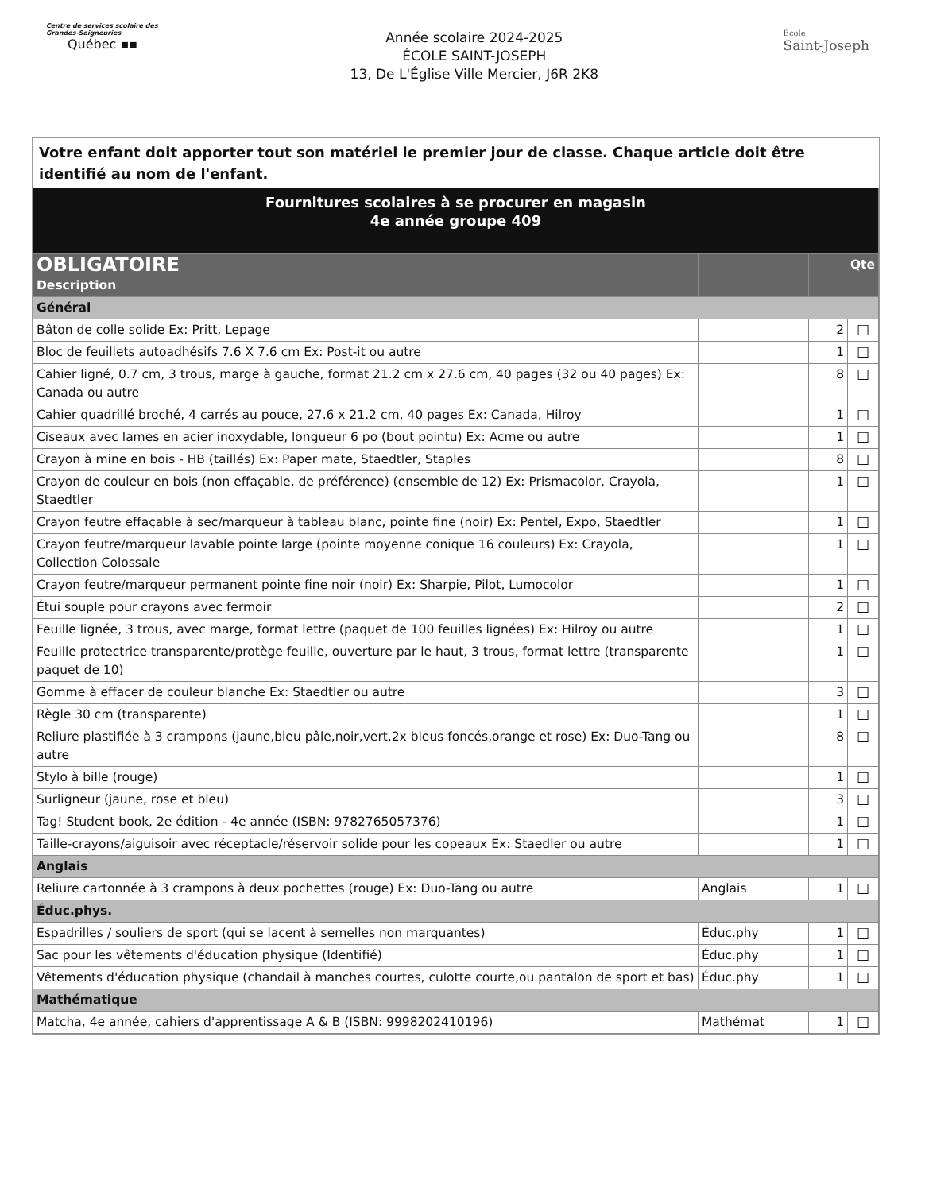Centre de services scolaire des Grandes-Seigneuries
Québec ▪▪
Année scolaire 2024-2025
ÉCOLE SAINT-JOSEPH
13, De L'Église Ville Mercier, J6R 2K8
École
Saint-Joseph
Votre enfant doit apporter tout son matériel le premier jour de classe. Chaque article doit être identifié au nom de l'enfant.
| Fournitures scolaires à se procurer en magasin 4e année groupe 409 | | | |
| OBLIGATOIRE Description | | Qte | |
| Général | | | |
| Bâton de colle solide Ex: Pritt, Lepage | | 2 | ☐ |
| Bloc de feuillets autoadhésifs 7.6 X 7.6 cm Ex: Post-it ou autre | | 1 | ☐ |
| Cahier ligné, 0.7 cm, 3 trous, marge à gauche, format 21.2 cm x 27.6 cm, 40 pages (32 ou 40 pages) Ex: Canada ou autre | | 8 | ☐ |
| Cahier quadrillé broché, 4 carrés au pouce, 27.6 x 21.2 cm, 40 pages Ex: Canada, Hilroy | | 1 | ☐ |
| Ciseaux avec lames en acier inoxydable, longueur 6 po (bout pointu) Ex: Acme ou autre | | 1 | ☐ |
| Crayon à mine en bois - HB (taillés) Ex: Paper mate, Staedtler, Staples | | 8 | ☐ |
| Crayon de couleur en bois (non effaçable, de préférence) (ensemble de 12) Ex: Prismacolor, Crayola, Staedtler | | 1 | ☐ |
| Crayon feutre effaçable à sec/marqueur à tableau blanc, pointe fine (noir) Ex: Pentel, Expo, Staedtler | | 1 | ☐ |
| Crayon feutre/marqueur lavable pointe large (pointe moyenne conique 16 couleurs) Ex: Crayola, Collection Colossale | | 1 | ☐ |
| Crayon feutre/marqueur permanent pointe fine noir (noir) Ex: Sharpie, Pilot, Lumocolor | | 1 | ☐ |
| Étui souple pour crayons avec fermoir | | 2 | ☐ |
| Feuille lignée, 3 trous, avec marge, format lettre (paquet de 100 feuilles lignées) Ex: Hilroy ou autre | | 1 | ☐ |
| Feuille protectrice transparente/protège feuille, ouverture par le haut, 3 trous, format lettre (transparente paquet de 10) | | 1 | ☐ |
| Gomme à effacer de couleur blanche Ex: Staedtler ou autre | | 3 | ☐ |
| Règle 30 cm (transparente) | | 1 | ☐ |
| Reliure plastifiée à 3 crampons (jaune,bleu pâle,noir,vert,2x bleus foncés,orange et rose) Ex: Duo-Tang ou autre | | 8 | ☐ |
| Stylo à bille (rouge) | | 1 | ☐ |
| Surligneur (jaune, rose et bleu) | | 3 | ☐ |
| Tag! Student book, 2e édition - 4e année (ISBN: 9782765057376) | | 1 | ☐ |
| Taille-crayons/aiguisoir avec réceptacle/réservoir solide pour les copeaux Ex: Staedler ou autre | | 1 | ☐ |
| Anglais | | | |
| Reliure cartonnée à 3 crampons à deux pochettes (rouge) Ex: Duo-Tang ou autre | Anglais | 1 | ☐ |
| Éduc.phys. | | | |
| Espadrilles / souliers de sport (qui se lacent à semelles non marquantes) | Éduc.phy | 1 | ☐ |
| Sac pour les vêtements d'éducation physique (Identifié) | Éduc.phy | 1 | ☐ |
| Vêtements d'éducation physique (chandail à manches courtes, culotte courte,ou pantalon de sport et bas) | Éduc.phy | 1 | ☐ |
| Mathématique | | | |
| Matcha, 4e année, cahiers d'apprentissage A & B (ISBN: 9998202410196) | Mathémat | 1 | ☐ |